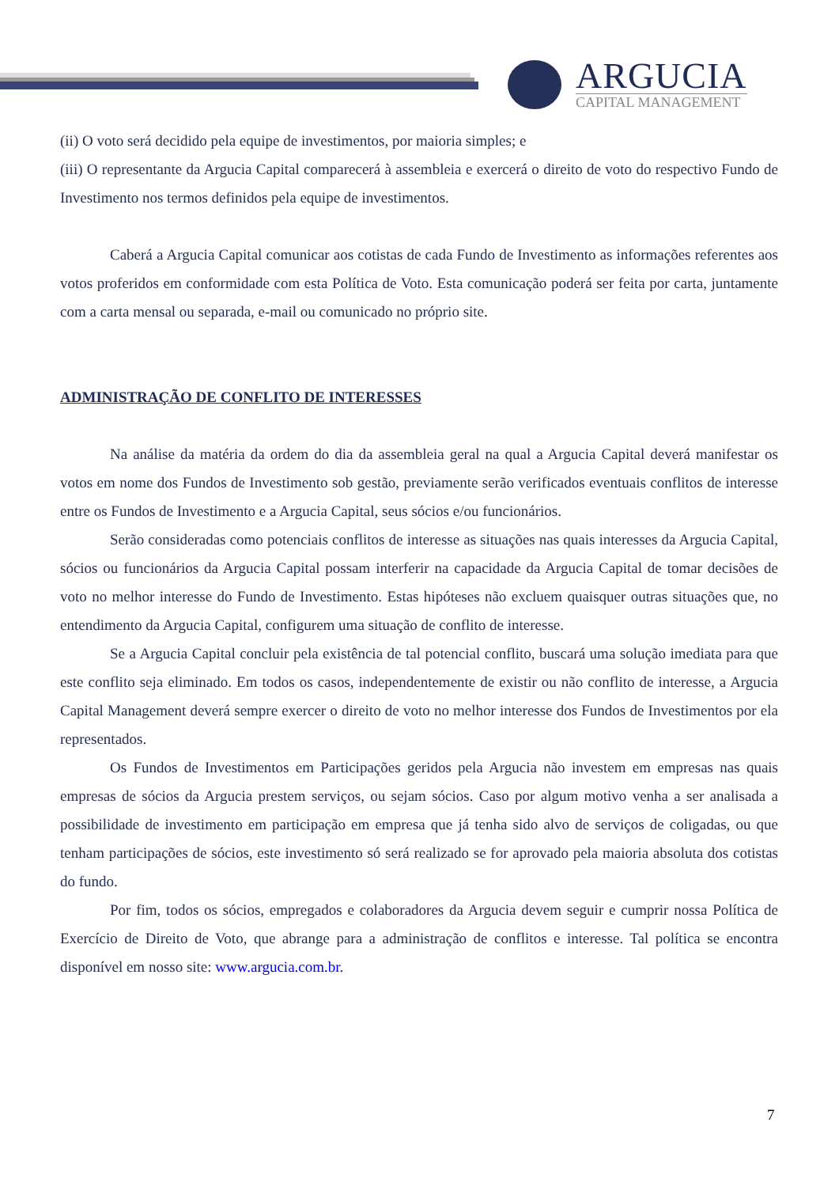ARGUCIA
CAPITAL MANAGEMENT
(ii) O voto será decidido pela equipe de investimentos, por maioria simples; e
(iii) O representante da Argucia Capital comparecerá à assembleia e exercerá o direito de voto do respectivo Fundo de Investimento nos termos definidos pela equipe de investimentos.
Caberá a Argucia Capital comunicar aos cotistas de cada Fundo de Investimento as informações referentes aos votos proferidos em conformidade com esta Política de Voto. Esta comunicação poderá ser feita por carta, juntamente com a carta mensal ou separada, e-mail ou comunicado no próprio site.
ADMINISTRAÇÃO DE CONFLITO DE INTERESSES
Na análise da matéria da ordem do dia da assembleia geral na qual a Argucia Capital deverá manifestar os votos em nome dos Fundos de Investimento sob gestão, previamente serão verificados eventuais conflitos de interesse entre os Fundos de Investimento e a Argucia Capital, seus sócios e/ou funcionários.
Serão consideradas como potenciais conflitos de interesse as situações nas quais interesses da Argucia Capital, sócios ou funcionários da Argucia Capital possam interferir na capacidade da Argucia Capital de tomar decisões de voto no melhor interesse do Fundo de Investimento. Estas hipóteses não excluem quaisquer outras situações que, no entendimento da Argucia Capital, configurem uma situação de conflito de interesse.
Se a Argucia Capital concluir pela existência de tal potencial conflito, buscará uma solução imediata para que este conflito seja eliminado. Em todos os casos, independentemente de existir ou não conflito de interesse, a Argucia Capital Management deverá sempre exercer o direito de voto no melhor interesse dos Fundos de Investimentos por ela representados.
Os Fundos de Investimentos em Participações geridos pela Argucia não investem em empresas nas quais empresas de sócios da Argucia prestem serviços, ou sejam sócios. Caso por algum motivo venha a ser analisada a possibilidade de investimento em participação em empresa que já tenha sido alvo de serviços de coligadas, ou que tenham participações de sócios, este investimento só será realizado se for aprovado pela maioria absoluta dos cotistas do fundo.
Por fim, todos os sócios, empregados e colaboradores da Argucia devem seguir e cumprir nossa Política de Exercício de Direito de Voto, que abrange para a administração de conflitos e interesse. Tal política se encontra disponível em nosso site: www.argucia.com.br.
7